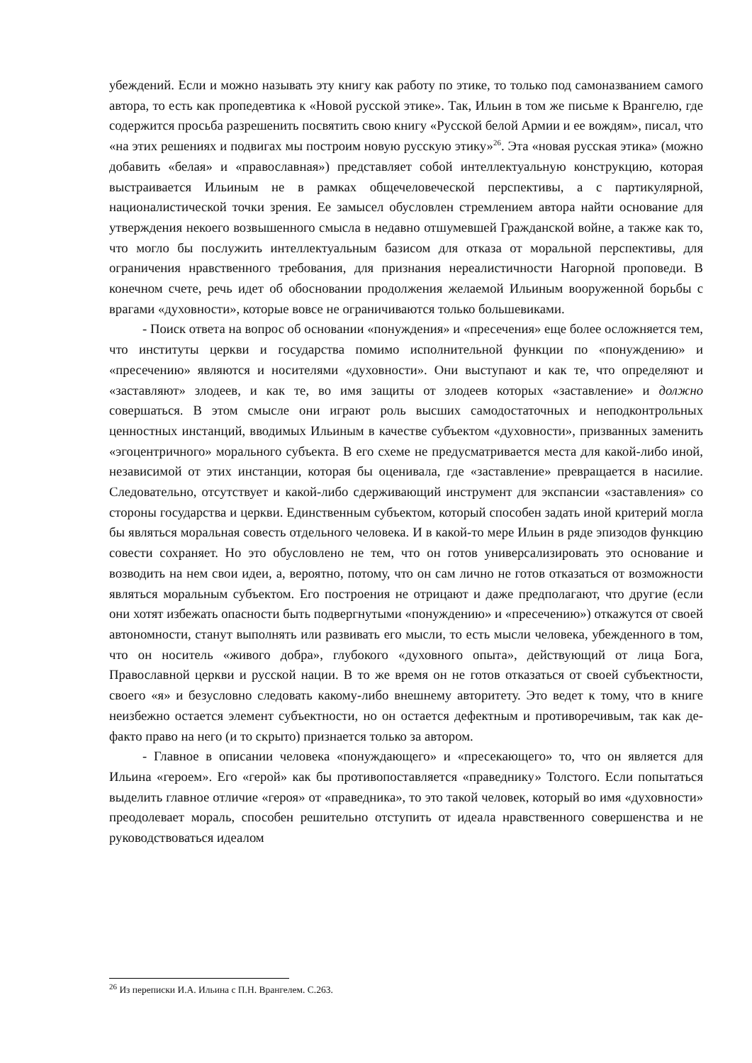убеждений. Если и можно называть эту книгу как работу по этике, то только под самоназванием самого автора, то есть как пропедевтика к «Новой русской этике». Так, Ильин в том же письме к Врангелю, где содержится просьба разрешенить посвятить свою книгу «Русской белой Армии и ее вождям», писал, что «на этих решениях и подвигах мы построим новую русскую этику»<sup>26</sup>. Эта «новая русская этика» (можно добавить «белая» и «православная») представляет собой интеллектуальную конструкцию, которая выстраивается Ильиным не в рамках общечеловеческой перспективы, а с партикулярной, националистической точки зрения. Ее замысел обусловлен стремлением автора найти основание для утверждения некоего возвышенного смысла в недавно отшумевшей Гражданской войне, а также как то, что могло бы послужить интеллектуальным базисом для отказа от моральной перспективы, для ограничения нравственного требования, для признания нереалистичности Нагорной проповеди. В конечном счете, речь идет об обосновании продолжения желаемой Ильиным вооруженной борьбы с врагами «духовности», которые вовсе не ограничиваются только большевиками.
- Поиск ответа на вопрос об основании «понуждения» и «пресечения» еще более осложняется тем, что институты церкви и государства помимо исполнительной функции по «понуждению» и «пресечению» являются и носителями «духовности». Они выступают и как те, что определяют и «заставляют» злодеев, и как те, во имя защиты от злодеев которых «заставление» и должно совершаться. В этом смысле они играют роль высших самодостаточных и неподконтрольных ценностных инстанций, вводимых Ильиным в качестве субъектом «духовности», призванных заменить «эгоцентричного» морального субъекта. В его схеме не предусматривается места для какой-либо иной, независимой от этих инстанции, которая бы оценивала, где «заставление» превращается в насилие. Следовательно, отсутствует и какой-либо сдерживающий инструмент для экспансии «заставления» со стороны государства и церкви. Единственным субъектом, который способен задать иной критерий могла бы являться моральная совесть отдельного человека. И в какой-то мере Ильин в ряде эпизодов функцию совести сохраняет. Но это обусловлено не тем, что он готов универсализировать это основание и возводить на нем свои идеи, а, вероятно, потому, что он сам лично не готов отказаться от возможности являться моральным субъектом. Его построения не отрицают и даже предполагают, что другие (если они хотят избежать опасности быть подвергнутыми «понуждению» и «пресечению») откажутся от своей автономности, станут выполнять или развивать его мысли, то есть мысли человека, убежденного в том, что он носитель «живого добра», глубокого «духовного опыта», действующий от лица Бога, Православной церкви и русской нации. В то же время он не готов отказаться от своей субъектности, своего «я» и безусловно следовать какому-либо внешнему авторитету. Это ведет к тому, что в книге неизбежно остается элемент субъектности, но он остается дефектным и противоречивым, так как де-факто право на него (и то скрыто) признается только за автором.
- Главное в описании человека «понуждающего» и «пресекающего» то, что он является для Ильина «героем». Его «герой» как бы противопоставляется «праведнику» Толстого. Если попытаться выделить главное отличие «героя» от «праведника», то это такой человек, который во имя «духовности» преодолевает мораль, способен решительно отступить от идеала нравственного совершенства и не руководствоваться идеалом
<sup>26</sup> Из переписки И.А. Ильина с П.Н. Врангелем. С.263.